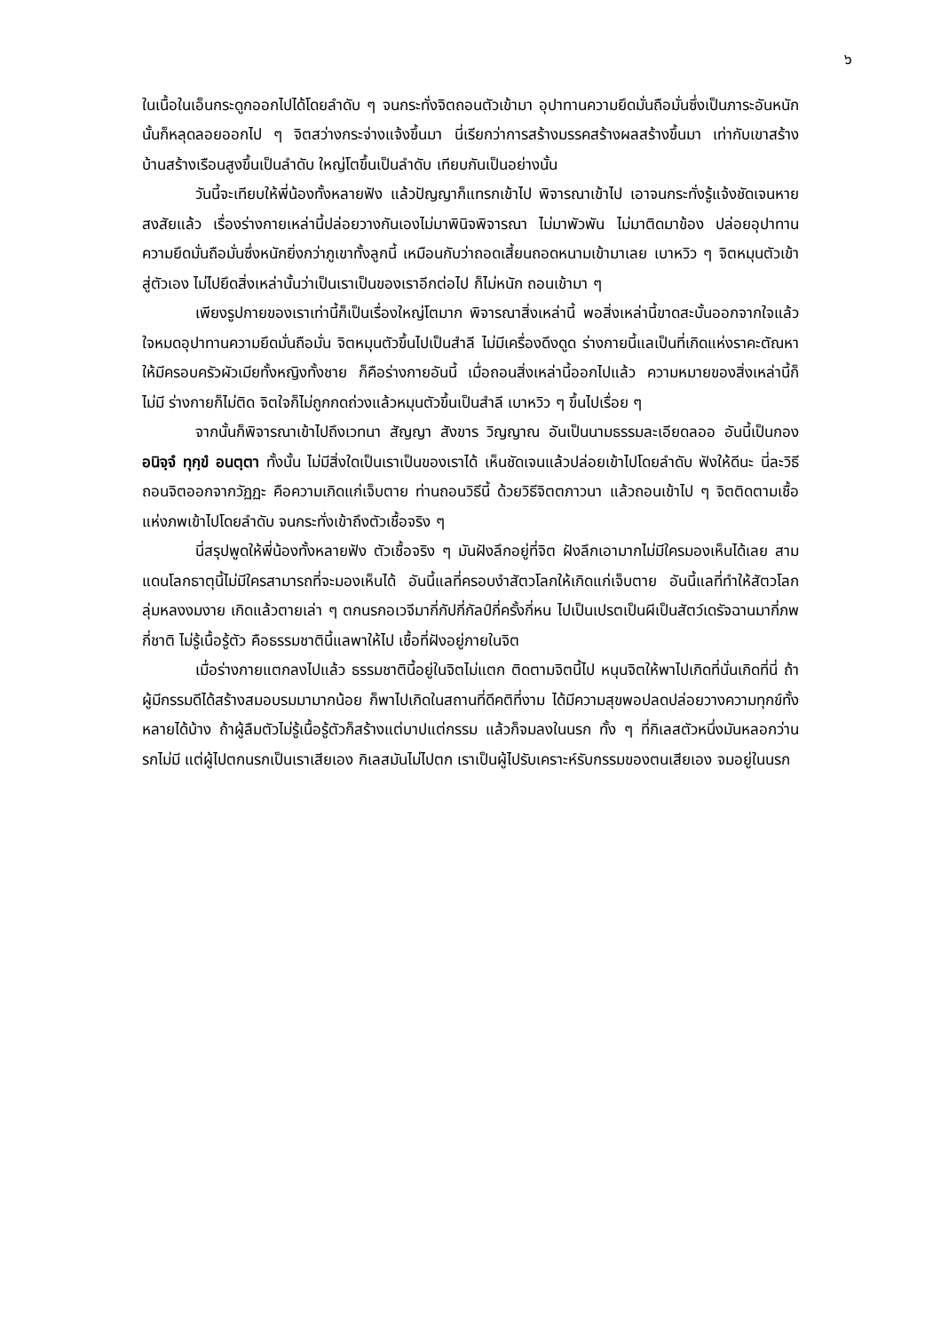๖
ในเนื้อในเอ็นกระดูกออกไปได้โดยลำดับ ๆ จนกระทั่งจิตถอนตัวเข้ามา อุปาทานความยึดมั่นถือมั่นซึ่งเป็นภาระอันหนักนั้นก็หลุดลอยออกไป ๆ จิตสว่างกระจ่างแจ้งขึ้นมา นี่เรียกว่าการสร้างมรรคสร้างผลสร้างขึ้นมา เท่ากับเขาสร้างบ้านสร้างเรือนสูงขึ้นเป็นลำดับ ใหญ่โตขึ้นเป็นลำดับ เทียบกันเป็นอย่างนั้น
วันนี้จะเทียบให้พี่น้องทั้งหลายฟัง แล้วปัญญาก็แทรกเข้าไป พิจารณาเข้าไป เอาจนกระทั่งรู้แจ้งชัดเจนหายสงสัยแล้ว เรื่องร่างกายเหล่านี้ปล่อยวางกันเองไม่มาพินิจพิจารณา ไม่มาพัวพัน ไม่มาติดมาข้อง ปล่อยอุปาทานความยึดมั่นถือมั่นซึ่งหนักยิ่งกว่าภูเขาทั้งลูกนี้ เหมือนกับว่าถอดเสี้ยนถอดหนามเข้ามาเลย เบาหวิว ๆ จิตหมุนตัวเข้าสู่ตัวเอง ไม่ไปยึดสิ่งเหล่านั้นว่าเป็นเราเป็นของเราอีกต่อไป ก็ไม่หนัก ถอนเข้ามา ๆ
เพียงรูปกายของเราเท่านี้ก็เป็นเรื่องใหญ่โตมาก พิจารณาสิ่งเหล่านี้ พอสิ่งเหล่านี้ขาดสะบั้นออกจากใจแล้ว ใจหมดอุปาทานความยึดมั่นถือมั่น จิตหมุนตัวขึ้นไปเป็นสำลี ไม่มีเครื่องดึงดูด ร่างกายนี้แลเป็นที่เกิดแห่งราคะตัณหา ให้มีครอบครัวผัวเมียทั้งหญิงทั้งชาย ก็คือร่างกายอันนี้ เมื่อถอนสิ่งเหล่านี้ออกไปแล้ว ความหมายของสิ่งเหล่านี้ก็ไม่มี ร่างกายก็ไม่ติด จิตใจก็ไม่ถูกกดถ่วงแล้วหมุนตัวขึ้นเป็นสำลี เบาหวิว ๆ ขึ้นไปเรื่อย ๆ
จากนั้นก็พิจารณาเข้าไปถึงเวทนา สัญญา สังขาร วิญญาณ อันเป็นนามธรรมละเอียดลออ อันนี้เป็นกอง อนิจฺจํ ทุกฺขํ อนตฺตา ทั้งนั้น ไม่มีสิ่งใดเป็นเราเป็นของเราได้ เห็นชัดเจนแล้วปล่อยเข้าไปโดยลำดับ ฟังให้ดีนะ นี่ละวิธีถอนจิตออกจากวัฏฏะ คือความเกิดแก่เจ็บตาย ท่านถอนวิธีนี้ ด้วยวิธีจิตตภาวนา แล้วถอนเข้าไป ๆ จิตติดตามเชื้อแห่งภพเข้าไปโดยลำดับ จนกระทั่งเข้าถึงตัวเชื้อจริง ๆ
นี่สรุปพูดให้พี่น้องทั้งหลายฟัง ตัวเชื้อจริง ๆ มันฝังลึกอยู่ที่จิต ฝังลึกเอามากไม่มีใครมองเห็นได้เลย สามแดนโลกธาตุนี้ไม่มีใครสามารถที่จะมองเห็นได้ อันนี้แลที่ครอบงำสัตวโลกให้เกิดแก่เจ็บตาย อันนี้แลที่ทำให้สัตวโลกลุ่มหลงงมงาย เกิดแล้วตายเล่า ๆ ตกนรกอเวจีมากี่กัปกี่กัลป์กี่ครั้งกี่หน ไปเป็นเปรตเป็นผีเป็นสัตว์เดรัจฉานมากี่ภพกี่ชาติ ไม่รู้เนื้อรู้ตัว คือธรรมชาตินี้แลพาให้ไป เชื้อที่ฝังอยู่ภายในจิต
เมื่อร่างกายแตกลงไปแล้ว ธรรมชาตินี้อยู่ในจิตไม่แตก ติดตามจิตนี้ไป หนุนจิตให้พาไปเกิดที่นั่นเกิดที่นี่ ถ้าผู้มีกรรมดีได้สร้างสมอบรมมามากน้อย ก็พาไปเกิดในสถานที่ดีคติที่งาม ได้มีความสุขพอปลดปล่อยวางความทุกข์ทั้งหลายได้บ้าง ถ้าผู้ลืมตัวไม่รู้เนื้อรู้ตัวก็สร้างแต่บาปแต่กรรม แล้วก็จมลงในนรก ทั้ง ๆ ที่กิเลสตัวหนึ่งมันหลอกว่านรกไม่มี แต่ผู้ไปตกนรกเป็นเราเสียเอง กิเลสมันไม่ไปตก เราเป็นผู้ไปรับเคราะห์รับกรรมของตนเสียเอง จมอยู่ในนรก